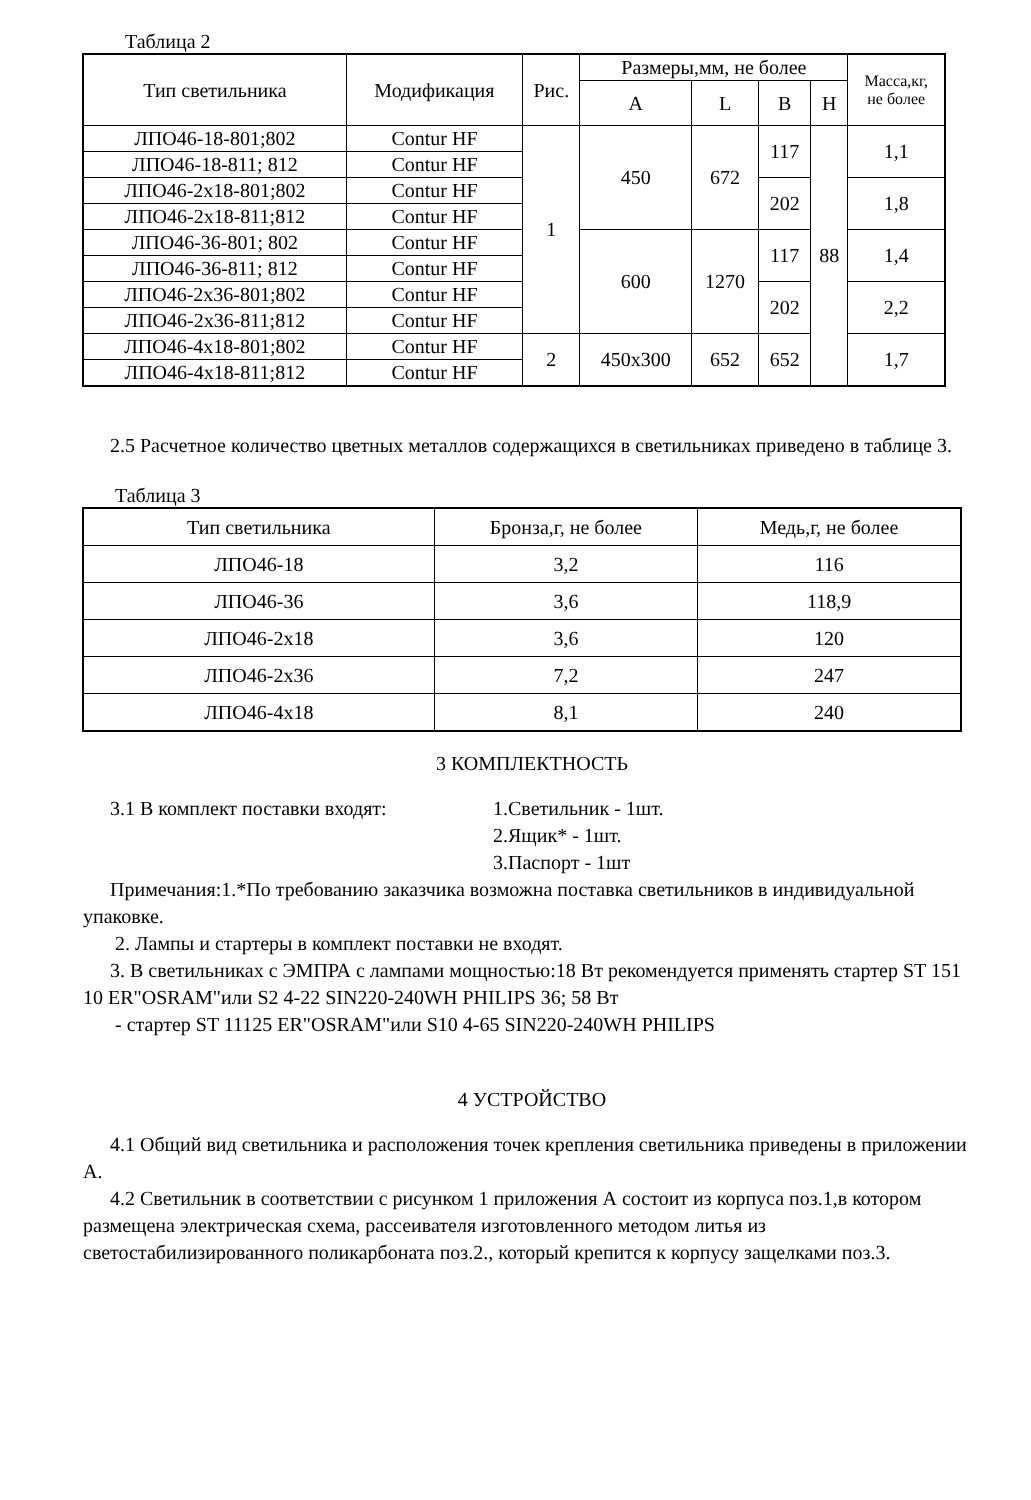Таблица 2
| Тип светильника | Модификация | Рис. | Размеры,мм, не более | | | | Масса,кг, не более |
| --- | --- | --- | --- | --- | --- | --- | --- |
| | | | A | L | B | H | |
| ЛПО46-18-801;802 | Contur HF | 1 | 450 | 672 | 117 | 88 | 1,1 |
| ЛПО46-18-811; 812 | Contur HF | | | | | | |
| ЛПО46-2х18-801;802 | Contur HF | | | | 202 | | 1,8 |
| ЛПО46-2х18-811;812 | Contur HF | | | | | | |
| ЛПО46-36-801; 802 | Contur HF | | 600 | 1270 | 117 | | 1,4 |
| ЛПО46-36-811; 812 | Contur HF | | | | | | |
| ЛПО46-2х36-801;802 | Contur HF | | | | 202 | | 2,2 |
| ЛПО46-2х36-811;812 | Contur HF | | | | | | |
| ЛПО46-4х18-801;802 | Contur HF | 2 | 450х300 | 652 | 652 | | 1,7 |
| ЛПО46-4х18-811;812 | Contur HF | | | | | | |
2.5 Расчетное количество цветных металлов содержащихся в светильниках приведено в таблице 3.
Таблица 3
| Тип светильника | Бронза,г, не более | Медь,г, не более |
| --- | --- | --- |
| ЛПО46-18 | 3,2 | 116 |
| ЛПО46-36 | 3,6 | 118,9 |
| ЛПО46-2х18 | 3,6 | 120 |
| ЛПО46-2х36 | 7,2 | 247 |
| ЛПО46-4х18 | 8,1 | 240 |
3 КОМПЛЕКТНОСТЬ
3.1 В комплект поставки входят: 1.Светильник - 1шт.
2.Ящик* - 1шт.
3.Паспорт - 1шт
Примечания:1.*По требованию заказчика возможна поставка светильников в индивидуальной упаковке.
2. Лампы и стартеры в комплект поставки не входят.
3. В светильниках с ЭМПРА с лампами мощностью:18 Вт рекомендуется применять стартер ST 151 10 ER"OSRAM"или S2 4-22 SIN220-240WH PHILIPS 36; 58 Вт
- стартер ST 11125 ER"OSRAM"или S10 4-65 SIN220-240WH PHILIPS
4 УСТРОЙСТВО
4.1 Общий вид светильника и расположения точек крепления светильника приведены в приложении А.
4.2 Светильник в соответствии с рисунком 1 приложения А состоит из корпуса поз.1,в котором размещена электрическая схема, рассеивателя изготовленного методом литья из светостабилизированного поликарбоната поз.2., который крепится к корпусу защелками поз.3.